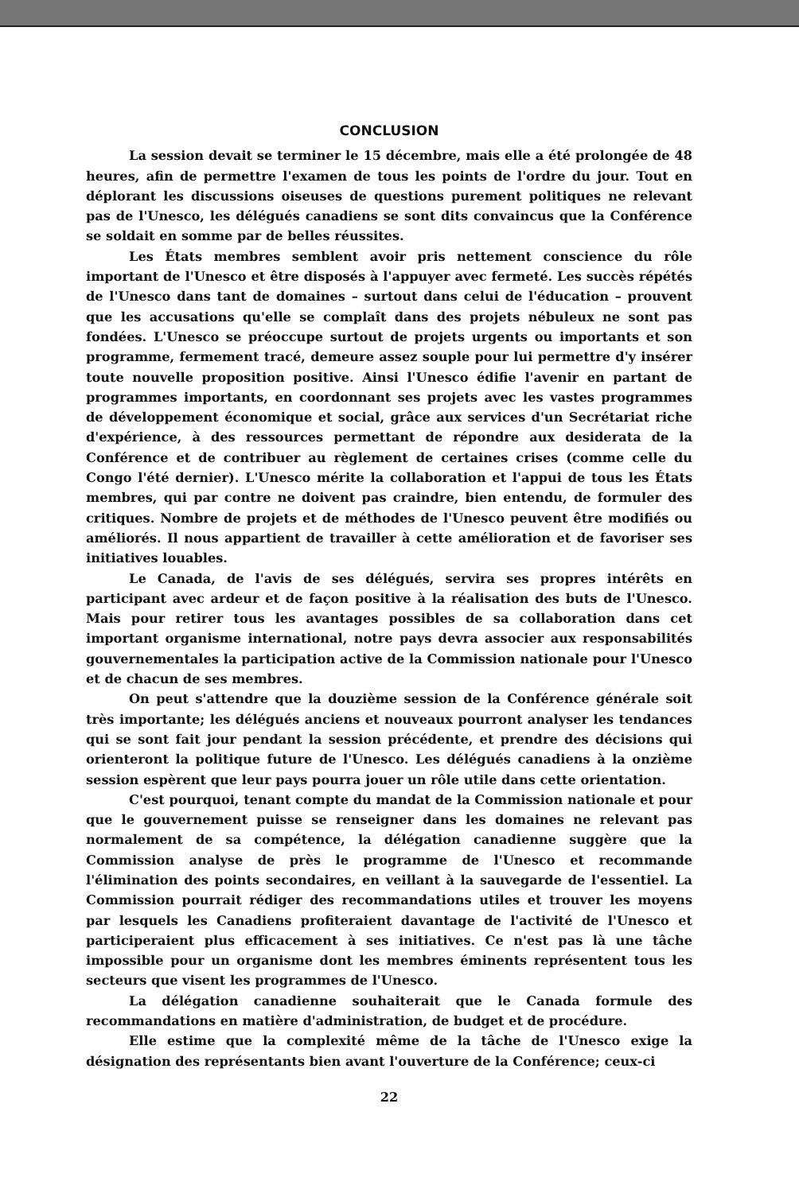CONCLUSION
La session devait se terminer le 15 décembre, mais elle a été prolongée de 48 heures, afin de permettre l'examen de tous les points de l'ordre du jour. Tout en déplorant les discussions oiseuses de questions purement politiques ne relevant pas de l'Unesco, les délégués canadiens se sont dits convaincus que la Conférence se soldait en somme par de belles réussites.
Les États membres semblent avoir pris nettement conscience du rôle important de l'Unesco et être disposés à l'appuyer avec fermeté. Les succès répétés de l'Unesco dans tant de domaines – surtout dans celui de l'éducation – prouvent que les accusations qu'elle se complaît dans des projets nébuleux ne sont pas fondées. L'Unesco se préoccupe surtout de projets urgents ou importants et son programme, fermement tracé, demeure assez souple pour lui permettre d'y insérer toute nouvelle proposition positive. Ainsi l'Unesco édifie l'avenir en partant de programmes importants, en coordonnant ses projets avec les vastes programmes de développement économique et social, grâce aux services d'un Secrétariat riche d'expérience, à des ressources permettant de répondre aux desiderata de la Conférence et de contribuer au règlement de certaines crises (comme celle du Congo l'été dernier). L'Unesco mérite la collaboration et l'appui de tous les États membres, qui par contre ne doivent pas craindre, bien entendu, de formuler des critiques. Nombre de projets et de méthodes de l'Unesco peuvent être modifiés ou améliorés. Il nous appartient de travailler à cette amélioration et de favoriser ses initiatives louables.
Le Canada, de l'avis de ses délégués, servira ses propres intérêts en participant avec ardeur et de façon positive à la réalisation des buts de l'Unesco. Mais pour retirer tous les avantages possibles de sa collaboration dans cet important organisme international, notre pays devra associer aux responsabilités gouvernementales la participation active de la Commission nationale pour l'Unesco et de chacun de ses membres.
On peut s'attendre que la douzième session de la Conférence générale soit très importante; les délégués anciens et nouveaux pourront analyser les tendances qui se sont fait jour pendant la session précédente, et prendre des décisions qui orienteront la politique future de l'Unesco. Les délégués canadiens à la onzième session espèrent que leur pays pourra jouer un rôle utile dans cette orientation.
C'est pourquoi, tenant compte du mandat de la Commission nationale et pour que le gouvernement puisse se renseigner dans les domaines ne relevant pas normalement de sa compétence, la délégation canadienne suggère que la Commission analyse de près le programme de l'Unesco et recommande l'élimination des points secondaires, en veillant à la sauvegarde de l'essentiel. La Commission pourrait rédiger des recommandations utiles et trouver les moyens par lesquels les Canadiens profiteraient davantage de l'activité de l'Unesco et participeraient plus efficacement à ses initiatives. Ce n'est pas là une tâche impossible pour un organisme dont les membres éminents représentent tous les secteurs que visent les programmes de l'Unesco.
La délégation canadienne souhaiterait que le Canada formule des recommandations en matière d'administration, de budget et de procédure.
Elle estime que la complexité même de la tâche de l'Unesco exige la désignation des représentants bien avant l'ouverture de la Conférence; ceux-ci
22